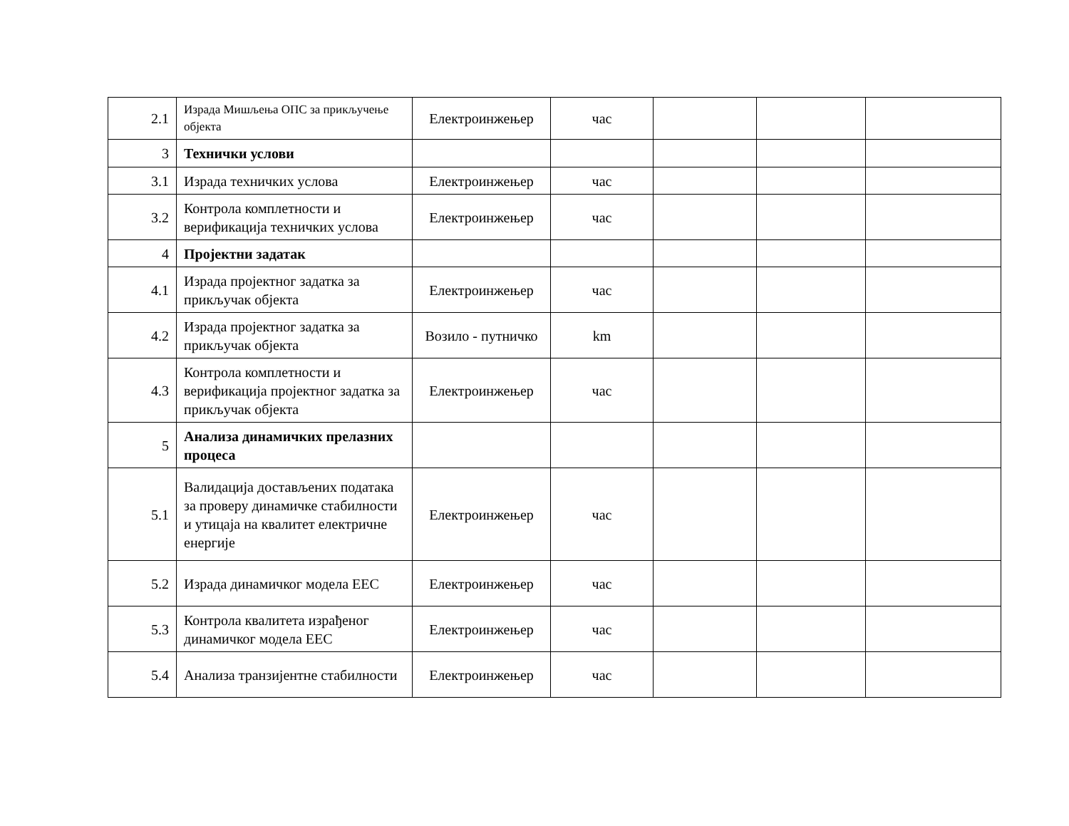| 2.1 | Израда Мишљења ОПС за прикључење објекта | Електроинжењер | час | | | |
| 3 | Технички услови | | | | | |
| 3.1 | Израда техничких услова | Електроинжењер | час | | | |
| 3.2 | Контрола комплетности и верификација техничких услова | Електроинжењер | час | | | |
| 4 | Пројектни задатак | | | | | |
| 4.1 | Израда пројектног задатка за прикључак објекта | Електроинжењер | час | | | |
| 4.2 | Израда пројектног задатка за прикључак објекта | Возило - путничко | km | | | |
| 4.3 | Контрола комплетности и верификација пројектног задатка за прикључак објекта | Електроинжењер | час | | | |
| 5 | Анализа динамичких прелазних процеса | | | | | |
| 5.1 | Валидација достављених података за проверу динамичке стабилности и утицаја на квалитет електричне енергије | Електроинжењер | час | | | |
| 5.2 | Израда динамичког модела ЕЕС | Електроинжењер | час | | | |
| 5.3 | Контрола квалитета израђеног динамичког модела ЕЕС | Електроинжењер | час | | | |
| 5.4 | Анализа транзијентне стабилности | Електроинжењер | час | | | |